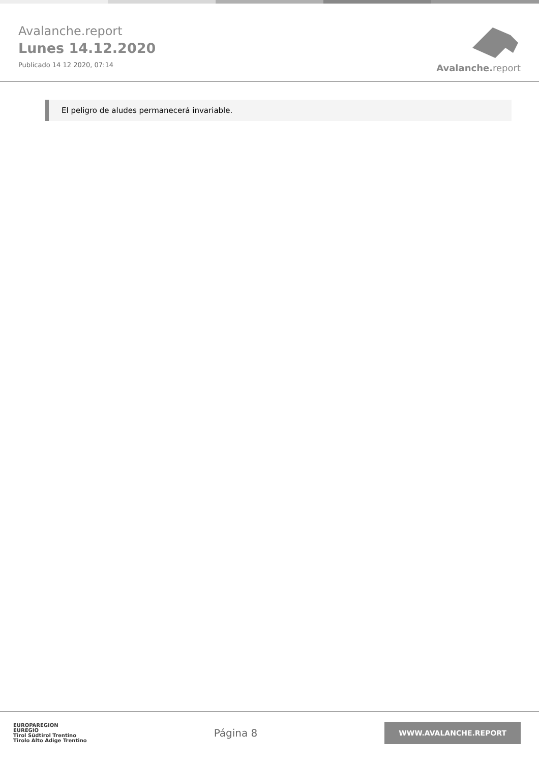Avalanche.report
Lunes 14.12.2020
Publicado 14 12 2020, 07:14
Avalanche. report
El peligro de aludes permanecerá invariable.
EUROPAREGION
EUREGIO
Tirol Südtirol Trentino
Tirolo Alto Adige Trentino
Página 8
WWW.AVALANCHE.REPORT